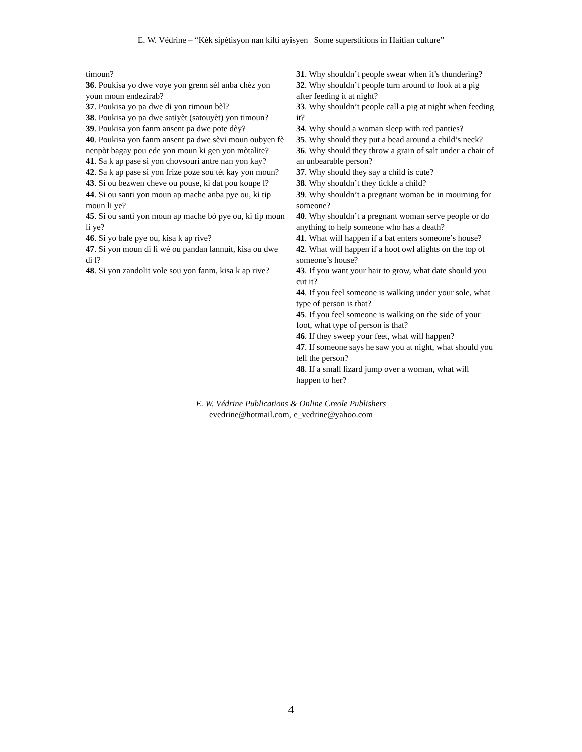E. W. Védrine – “Kèk sipètisyon nan kilti ayisyen | Some superstitions in Haitian culture”
timoun?
36. Poukisa yo dwe voye yon grenn sèl anba chèz yon youn moun endezirab?
37. Poukisa yo pa dwe di yon timoun bèl?
38. Poukisa yo pa dwe satiyèt (satouyèt) yon timoun?
39. Poukisa yon fanm ansent pa dwe pote dèy?
40. Poukisa yon fanm ansent pa dwe sèvi moun oubyen fè nenpòt bagay pou ede yon moun ki gen yon mòtalite?
41. Sa k ap pase si yon chovsouri antre nan yon kay?
42. Sa k ap pase si yon frize poze sou tèt kay yon moun?
43. Si ou bezwen cheve ou pouse, ki dat pou koupe l?
44. Si ou santi yon moun ap mache anba pye ou, ki tip moun li ye?
45. Si ou santi yon moun ap mache bò pye ou, ki tip moun li ye?
46. Si yo bale pye ou, kisa k ap rive?
47. Si yon moun di li wè ou pandan lannuit, kisa ou dwe di l?
48. Si yon zandolit vole sou yon fanm, kisa k ap rive?
31. Why shouldn’t people swear when it’s thundering?
32. Why shouldn’t people turn around to look at a pig after feeding it at night?
33. Why shouldn’t people call a pig at night when feeding it?
34. Why should a woman sleep with red panties?
35. Why should they put a bead around a child’s neck?
36. Why should they throw a grain of salt under a chair of an unbearable person?
37. Why should they say a child is cute?
38. Why shouldn’t they tickle a child?
39. Why shouldn’t a pregnant woman be in mourning for someone?
40. Why shouldn’t a pregnant woman serve people or do anything to help someone who has a death?
41. What will happen if a bat enters someone’s house?
42. What will happen if a hoot owl alights on the top of someone’s house?
43. If you want your hair to grow, what date should you cut it?
44. If you feel someone is walking under your sole, what type of person is that?
45. If you feel someone is walking on the side of your foot, what type of person is that?
46. If they sweep your feet, what will happen?
47. If someone says he saw you at night, what should you tell the person?
48. If a small lizard jump over a woman, what will happen to her?
E. W. Védrine Publications & Online Creole Publishers
evedrine@hotmail.com, e_vedrine@yahoo.com
4